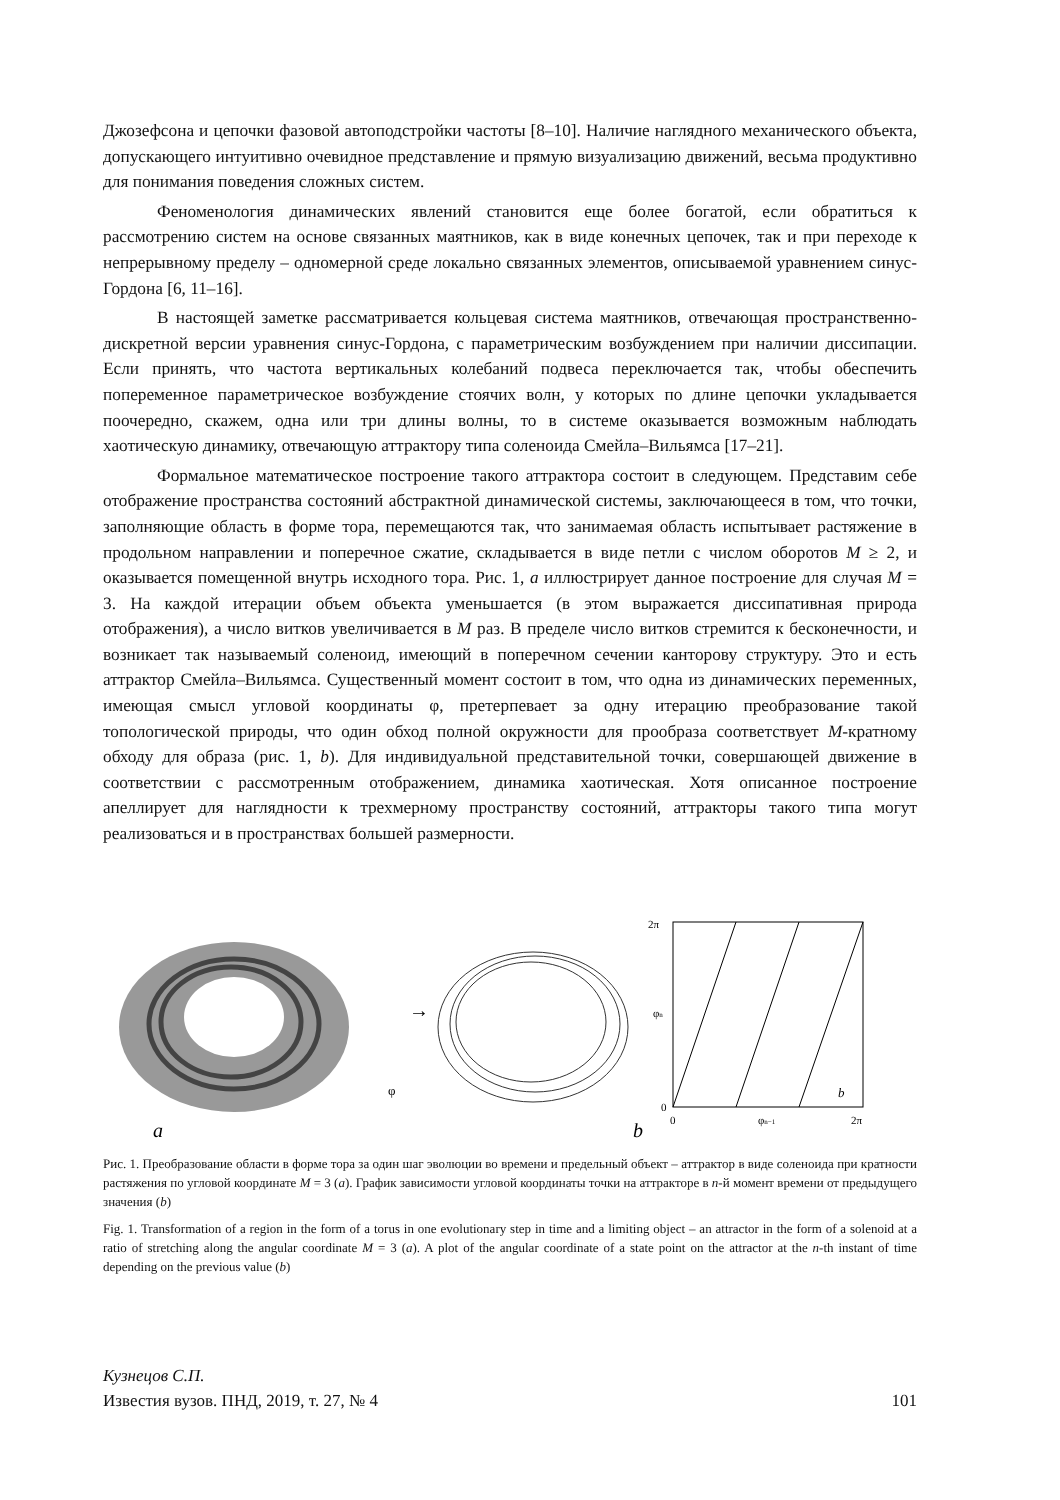Джозефсона и цепочки фазовой автоподстройки частоты [8–10]. Наличие наглядного механического объекта, допускающего интуитивно очевидное представление и прямую визуализацию движений, весьма продуктивно для понимания поведения сложных систем.
Феноменология динамических явлений становится еще более богатой, если обратиться к рассмотрению систем на основе связанных маятников, как в виде конечных цепочек, так и при переходе к непрерывному пределу – одномерной среде локально связанных элементов, описываемой уравнением синус-Гордона [6, 11–16].
В настоящей заметке рассматривается кольцевая система маятников, отвечающая пространственно-дискретной версии уравнения синус-Гордона, с параметрическим возбуждением при наличии диссипации. Если принять, что частота вертикальных колебаний подвеса переключается так, чтобы обеспечить попеременное параметрическое возбуждение стоячих волн, у которых по длине цепочки укладывается поочередно, скажем, одна или три длины волны, то в системе оказывается возможным наблюдать хаотическую динамику, отвечающую аттрактору типа соленоида Смейла–Вильямса [17–21].
Формальное математическое построение такого аттрактора состоит в следующем. Представим себе отображение пространства состояний абстрактной динамической системы, заключающееся в том, что точки, заполняющие область в форме тора, перемещаются так, что занимаемая область испытывает растяжение в продольном направлении и поперечное сжатие, складывается в виде петли с числом оборотов M ≥ 2, и оказывается помещенной внутрь исходного тора. Рис. 1, a иллюстрирует данное построение для случая M = 3. На каждой итерации объем объекта уменьшается (в этом выражается диссипативная природа отображения), а число витков увеличивается в M раз. В пределе число витков стремится к бесконечности, и возникает так называемый соленоид, имеющий в поперечном сечении канторову структуру. Это и есть аттрактор Смейла–Вильямса. Существенный момент состоит в том, что одна из динамических переменных, имеющая смысл угловой координаты φ, претерпевает за одну итерацию преобразование такой топологической природы, что один обход полной окружности для прообраза соответствует M-кратному обходу для образа (рис. 1, b). Для индивидуальной представительной точки, совершающей движение в соответствии с рассмотренным отображением, динамика хаотическая. Хотя описанное построение апеллирует для наглядности к трехмерному пространству состояний, аттракторы такого типа могут реализоваться и в пространствах большей размерности.
→
φ
a
b
2π
φn
0
0
φn−1
2π
b
Рис. 1. Преобразование области в форме тора за один шаг эволюции во времени и предельный объект – аттрактор в виде соленоида при кратности растяжения по угловой координате M = 3 (a). График зависимости угловой координаты точки на аттракторе в n-й момент времени от предыдущего значения (b)
Fig. 1. Transformation of a region in the form of a torus in one evolutionary step in time and a limiting object – an attractor in the form of a solenoid at a ratio of stretching along the angular coordinate M = 3 (a). A plot of the angular coordinate of a state point on the attractor at the n-th instant of time depending on the previous value (b)
Кузнецов С.П.
Известия вузов. ПНД, 2019, т. 27, № 4 101